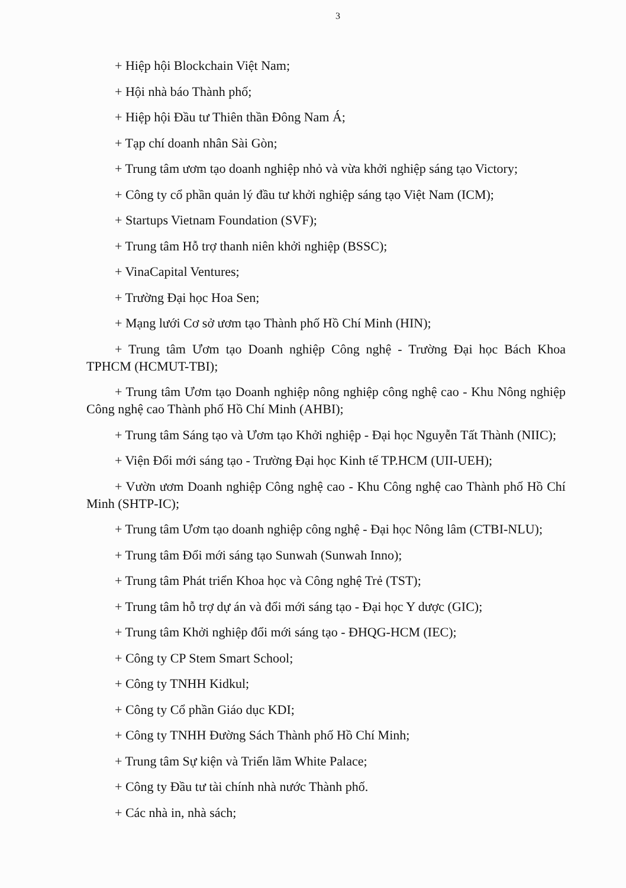3
+ Hiệp hội Blockchain Việt Nam;
+ Hội nhà báo Thành phố;
+ Hiệp hội Đầu tư Thiên thần Đông Nam Á;
+ Tạp chí doanh nhân Sài Gòn;
+ Trung tâm ươm tạo doanh nghiệp nhỏ và vừa khởi nghiệp sáng tạo Victory;
+ Công ty cổ phần quản lý đầu tư khởi nghiệp sáng tạo Việt Nam (ICM);
+ Startups Vietnam Foundation (SVF);
+ Trung tâm Hỗ trợ thanh niên khởi nghiệp (BSSC);
+ VinaCapital Ventures;
+ Trường Đại học Hoa Sen;
+ Mạng lưới Cơ sở ươm tạo Thành phố Hồ Chí Minh (HIN);
+ Trung tâm Ươm tạo Doanh nghiệp Công nghệ - Trường Đại học Bách Khoa TPHCM (HCMUT-TBI);
+ Trung tâm Ươm tạo Doanh nghiệp nông nghiệp công nghệ cao - Khu Nông nghiệp Công nghệ cao Thành phố Hồ Chí Minh (AHBI);
+ Trung tâm Sáng tạo và Ươm tạo Khởi nghiệp - Đại học Nguyễn Tất Thành (NIIC);
+ Viện Đổi mới sáng tạo - Trường Đại học Kinh tế TP.HCM (UII-UEH);
+ Vườn ươm Doanh nghiệp Công nghệ cao - Khu Công nghệ cao Thành phố Hồ Chí Minh (SHTP-IC);
+ Trung tâm Ươm tạo doanh nghiệp công nghệ - Đại học Nông lâm (CTBI-NLU);
+ Trung tâm Đổi mới sáng tạo Sunwah (Sunwah Inno);
+ Trung tâm Phát triển Khoa học và Công nghệ Trẻ (TST);
+ Trung tâm hỗ trợ dự án và đổi mới sáng tạo - Đại học Y dược (GIC);
+ Trung tâm Khởi nghiệp đổi mới sáng tạo - ĐHQG-HCM (IEC);
+ Công ty CP Stem Smart School;
+ Công ty TNHH Kidkul;
+ Công ty Cổ phần Giáo dục KDI;
+ Công ty TNHH Đường Sách Thành phố Hồ Chí Minh;
+ Trung tâm Sự kiện và Triển lãm White Palace;
+ Công ty Đầu tư tài chính nhà nước Thành phố.
+ Các nhà in, nhà sách;